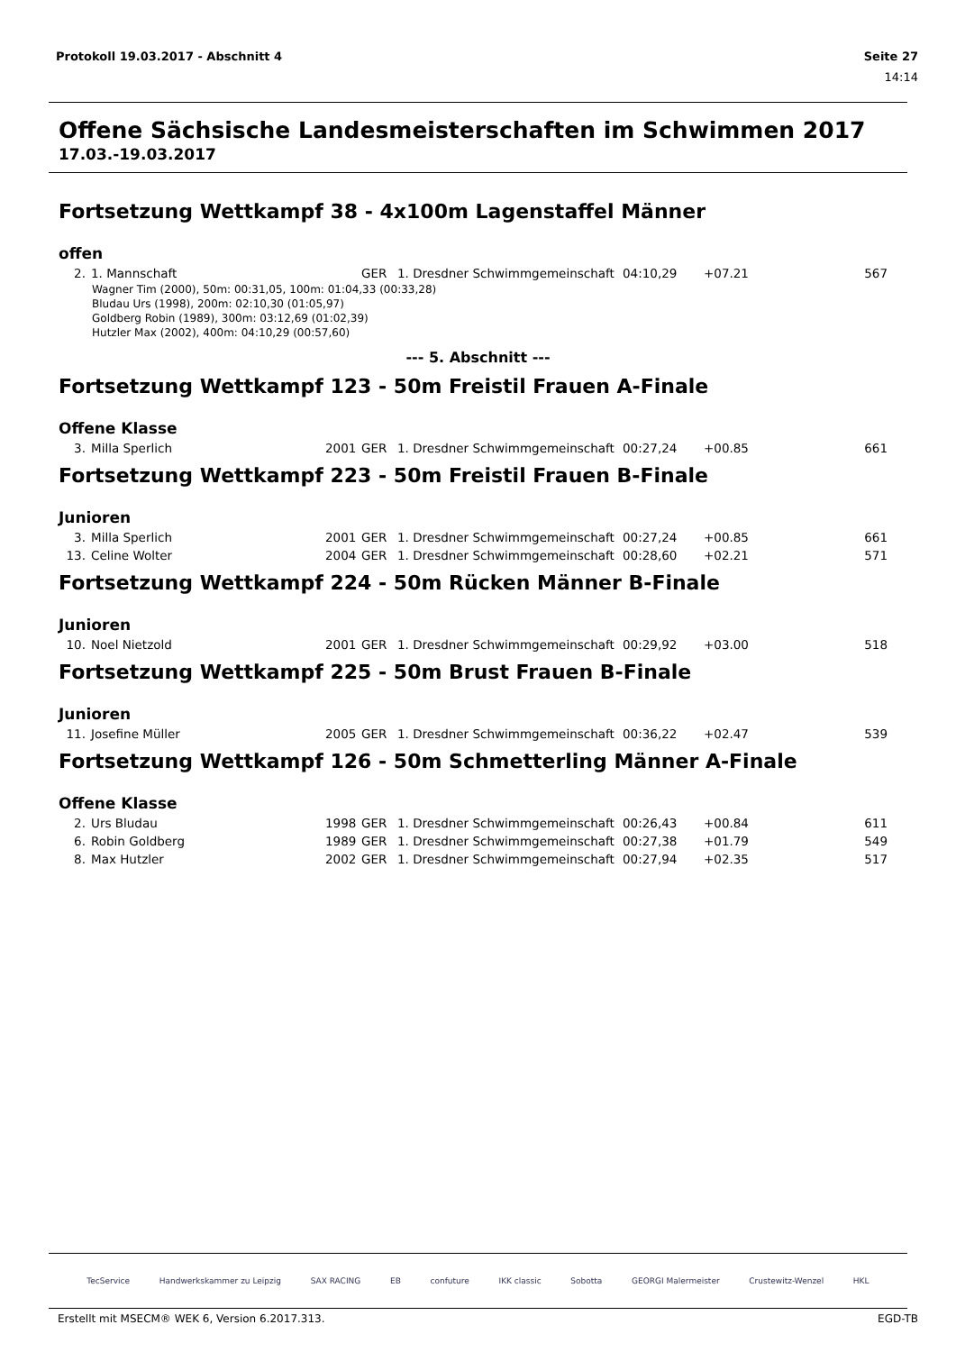Protokoll 19.03.2017 - Abschnitt 4 Seite 27
14:14
Offene Sächsische Landesmeisterschaften im Schwimmen 2017
17.03.-19.03.2017
Fortsetzung Wettkampf 38 - 4x100m Lagenstaffel Männer
offen
| 2. | 1. Mannschaft | | GER | 1. Dresdner Schwimmgemeinschaft | 04:10,29 | +07.21 | 567 |
Wagner Tim (2000), 50m: 00:31,05, 100m: 01:04,33 (00:33,28)
Bludau Urs (1998), 200m: 02:10,30 (01:05,97)
Goldberg Robin (1989), 300m: 03:12,69 (01:02,39)
Hutzler Max (2002), 400m: 04:10,29 (00:57,60)
--- 5. Abschnitt ---
Fortsetzung Wettkampf 123 - 50m Freistil Frauen A-Finale
Offene Klasse
| 3. | Milla Sperlich | 2001 | GER | 1. Dresdner Schwimmgemeinschaft | 00:27,24 | +00.85 | 661 |
Fortsetzung Wettkampf 223 - 50m Freistil Frauen B-Finale
Junioren
| 3. | Milla Sperlich | 2001 | GER | 1. Dresdner Schwimmgemeinschaft | 00:27,24 | +00.85 | 661 |
| 13. | Celine Wolter | 2004 | GER | 1. Dresdner Schwimmgemeinschaft | 00:28,60 | +02.21 | 571 |
Fortsetzung Wettkampf 224 - 50m Rücken Männer B-Finale
Junioren
| 10. | Noel Nietzold | 2001 | GER | 1. Dresdner Schwimmgemeinschaft | 00:29,92 | +03.00 | 518 |
Fortsetzung Wettkampf 225 - 50m Brust Frauen B-Finale
Junioren
| 11. | Josefine Müller | 2005 | GER | 1. Dresdner Schwimmgemeinschaft | 00:36,22 | +02.47 | 539 |
Fortsetzung Wettkampf 126 - 50m Schmetterling Männer A-Finale
Offene Klasse
| 2. | Urs Bludau | 1998 | GER | 1. Dresdner Schwimmgemeinschaft | 00:26,43 | +00.84 | 611 |
| 6. | Robin Goldberg | 1989 | GER | 1. Dresdner Schwimmgemeinschaft | 00:27,38 | +01.79 | 549 |
| 8. | Max Hutzler | 2002 | GER | 1. Dresdner Schwimmgemeinschaft | 00:27,94 | +02.35 | 517 |
TecService Handwerkskammer zu Leipzig SAX RACING EB confuture IKK classic Sobotta GEORGI Malermeister Crustewitz-Wenzel HKL
Erstellt mit MSECM® WEK 6, Version 6.2017.313. EGD-TB